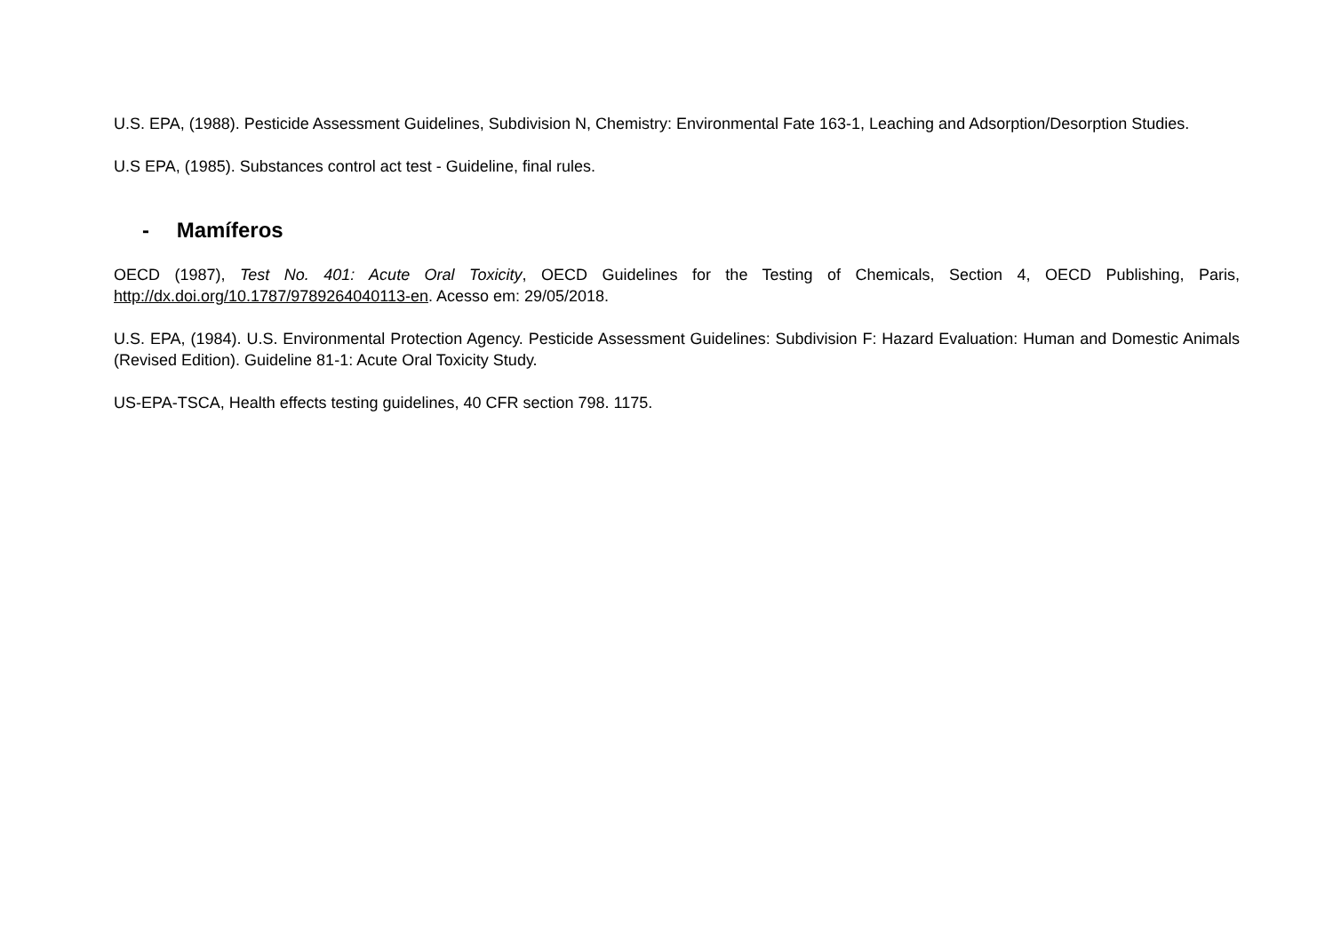U.S. EPA, (1988). Pesticide Assessment Guidelines, Subdivision N, Chemistry: Environmental Fate 163-1, Leaching and Adsorption/Desorption Studies.
U.S EPA, (1985). Substances control act test - Guideline, final rules.
- Mamíferos
OECD (1987), Test No. 401: Acute Oral Toxicity, OECD Guidelines for the Testing of Chemicals, Section 4, OECD Publishing, Paris, http://dx.doi.org/10.1787/9789264040113-en. Acesso em: 29/05/2018.
U.S. EPA, (1984). U.S. Environmental Protection Agency. Pesticide Assessment Guidelines: Subdivision F: Hazard Evaluation: Human and Domestic Animals (Revised Edition). Guideline 81-1: Acute Oral Toxicity Study.
US-EPA-TSCA, Health effects testing guidelines, 40 CFR section 798. 1175.